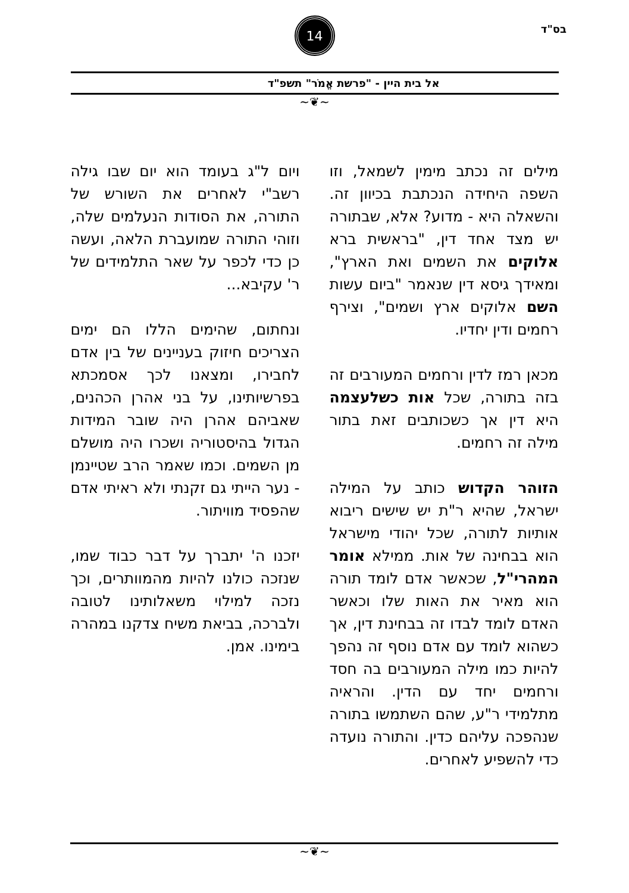בס"ד
14
אל בית היין - "פרשת אֱמֹר" תשפ"ד
~❦~
מילים זה נכתב מימין לשמאל, וזו השפה היחידה הנכתבת בכיוון זה. והשאלה היא - מדוע? אלא, שבתורה יש מצד אחד דין, "בראשית ברא אלוקים את השמים ואת הארץ", ומאידך גיסא דין שנאמר "ביום עשות השם אלוקים ארץ ושמים", וצירף רחמים ודין יחדיו.
מכאן רמז לדין ורחמים המעורבים זה בזה בתורה, שכל אות כשלעצמה היא דין אך כשכותבים זאת בתור מילה זה רחמים.
הזוהר הקדוש כותב על המילה ישראל, שהיא ר"ת יש שישים ריבוא אותיות לתורה, שכל יהודי מישראל הוא בבחינה של אות. ממילא אומר המהרי"ל, שכאשר אדם לומד תורה הוא מאיר את האות שלו וכאשר האדם לומד לבדו זה בבחינת דין, אך כשהוא לומד עם אדם נוסף זה נהפך להיות כמו מילה המעורבים בה חסד ורחמים יחד עם הדין. והראיה מתלמידי ר"ע, שהם השתמשו בתורה שנהפכה עליהם כדין. והתורה נועדה כדי להשפיע לאחרים.
ויום ל"ג בעומד הוא יום שבו גילה רשב"י לאחרים את השורש של התורה, את הסודות הנעלמים שלה, וזוהי התורה שמועברת הלאה, ועשה כן כדי לכפר על שאר התלמידים של ר' עקיבא...
ונחתום, שהימים הללו הם ימים הצריכים חיזוק בעניינים של בין אדם לחבירו, ומצאנו לכך אסמכתא בפרשיותינו, על בני אהרן הכהנים, שאביהם אהרן היה שובר המידות הגדול בהיסטוריה ושכרו היה מושלם מן השמים. וכמו שאמר הרב שטיינמן - נער הייתי גם זקנתי ולא ראיתי אדם שהפסיד מוויתור.
יזכנו ה' יתברך על דבר כבוד שמו, שנזכה כולנו להיות מהמוותרים, וכך נזכה למילוי משאלותינו לטובה ולברכה, בביאת משיח צדקנו במהרה בימינו. אמן.
~❦~